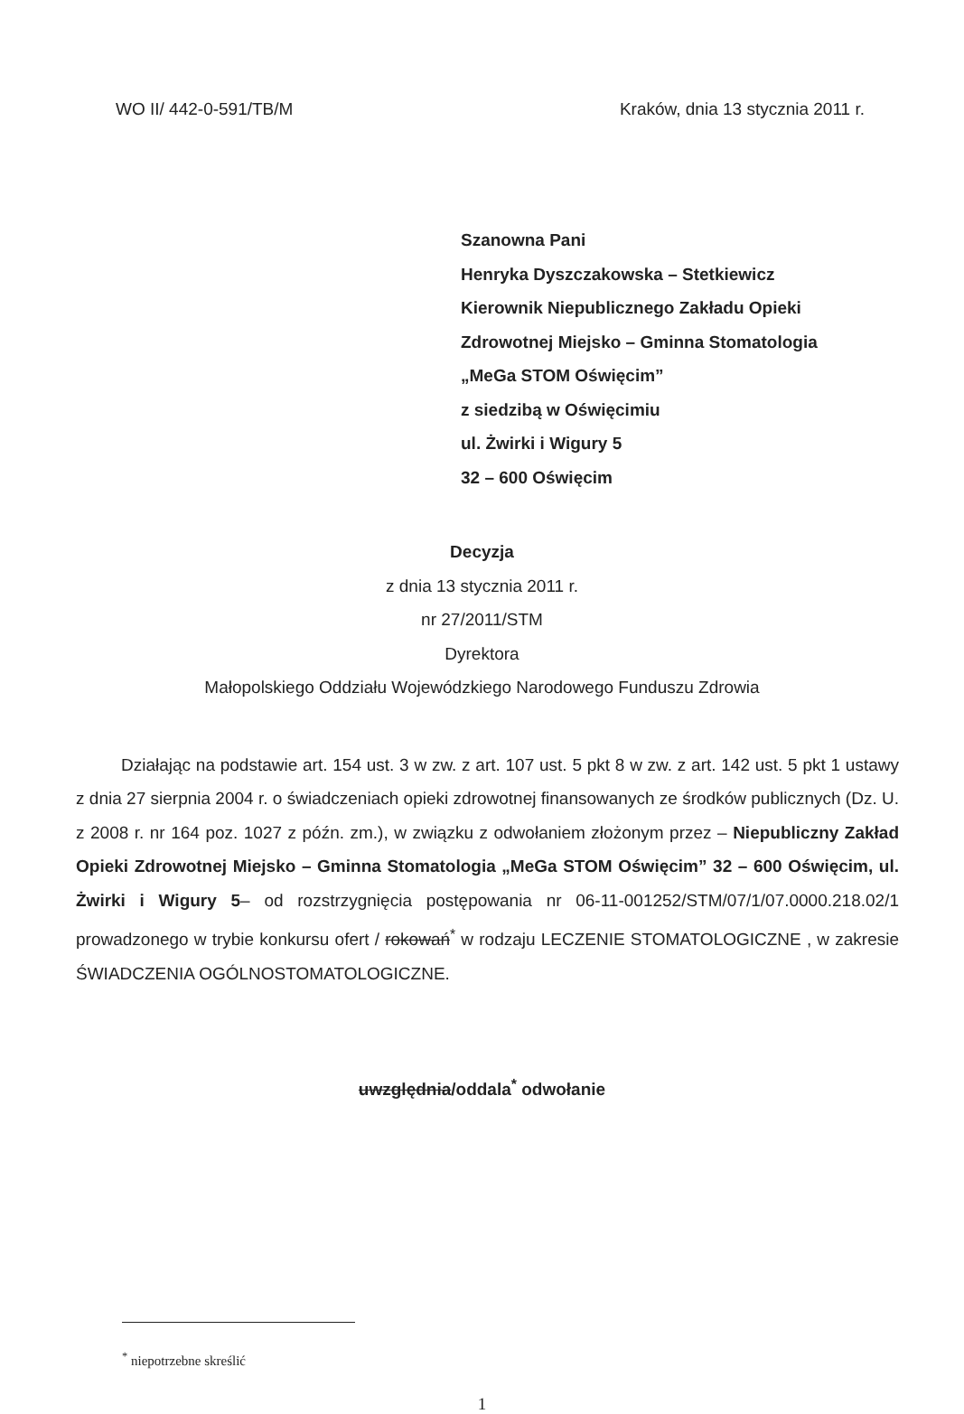WO II/ 442-0-591/TB/M Kraków, dnia 13 stycznia 2011 r.
Szanowna Pani
Henryka Dyszczakowska – Stetkiewicz
Kierownik Niepublicznego Zakładu Opieki Zdrowotnej Miejsko – Gminna Stomatologia „MeGa STOM Oświęcim”
z siedzibą w Oświęcimiu
ul. Żwirki i Wigury 5
32 – 600 Oświęcim
Decyzja
z dnia 13 stycznia 2011 r.
nr 27/2011/STM
Dyrektora
Małopolskiego Oddziału Wojewódzkiego Narodowego Funduszu Zdrowia
Działając na podstawie art. 154 ust. 3 w zw. z art. 107 ust. 5 pkt 8 w zw. z art. 142 ust. 5 pkt 1 ustawy z dnia 27 sierpnia 2004 r. o świadczeniach opieki zdrowotnej finansowanych ze środków publicznych (Dz. U. z 2008 r. nr 164 poz. 1027 z późn. zm.), w związku z odwołaniem złożonym przez – Niepubliczny Zakład Opieki Zdrowotnej Miejsko – Gminna Stomatologia „MeGa STOM Oświęcim” 32 – 600 Oświęcim, ul. Żwirki i Wigury 5– od rozstrzygnięcia postępowania nr 06-11-001252/STM/07/1/07.0000.218.02/1 prowadzonego w trybie konkursu ofert / rokowań<sup>*</sup> w rodzaju LECZENIE STOMATOLOGICZNE , w zakresie ŚWIADCZENIA OGÓLNOSTOMATOLOGICZNE.
uwzględnia/oddala<sup>*</sup> odwołanie
<sup>*</sup> niepotrzebne skreślić
1